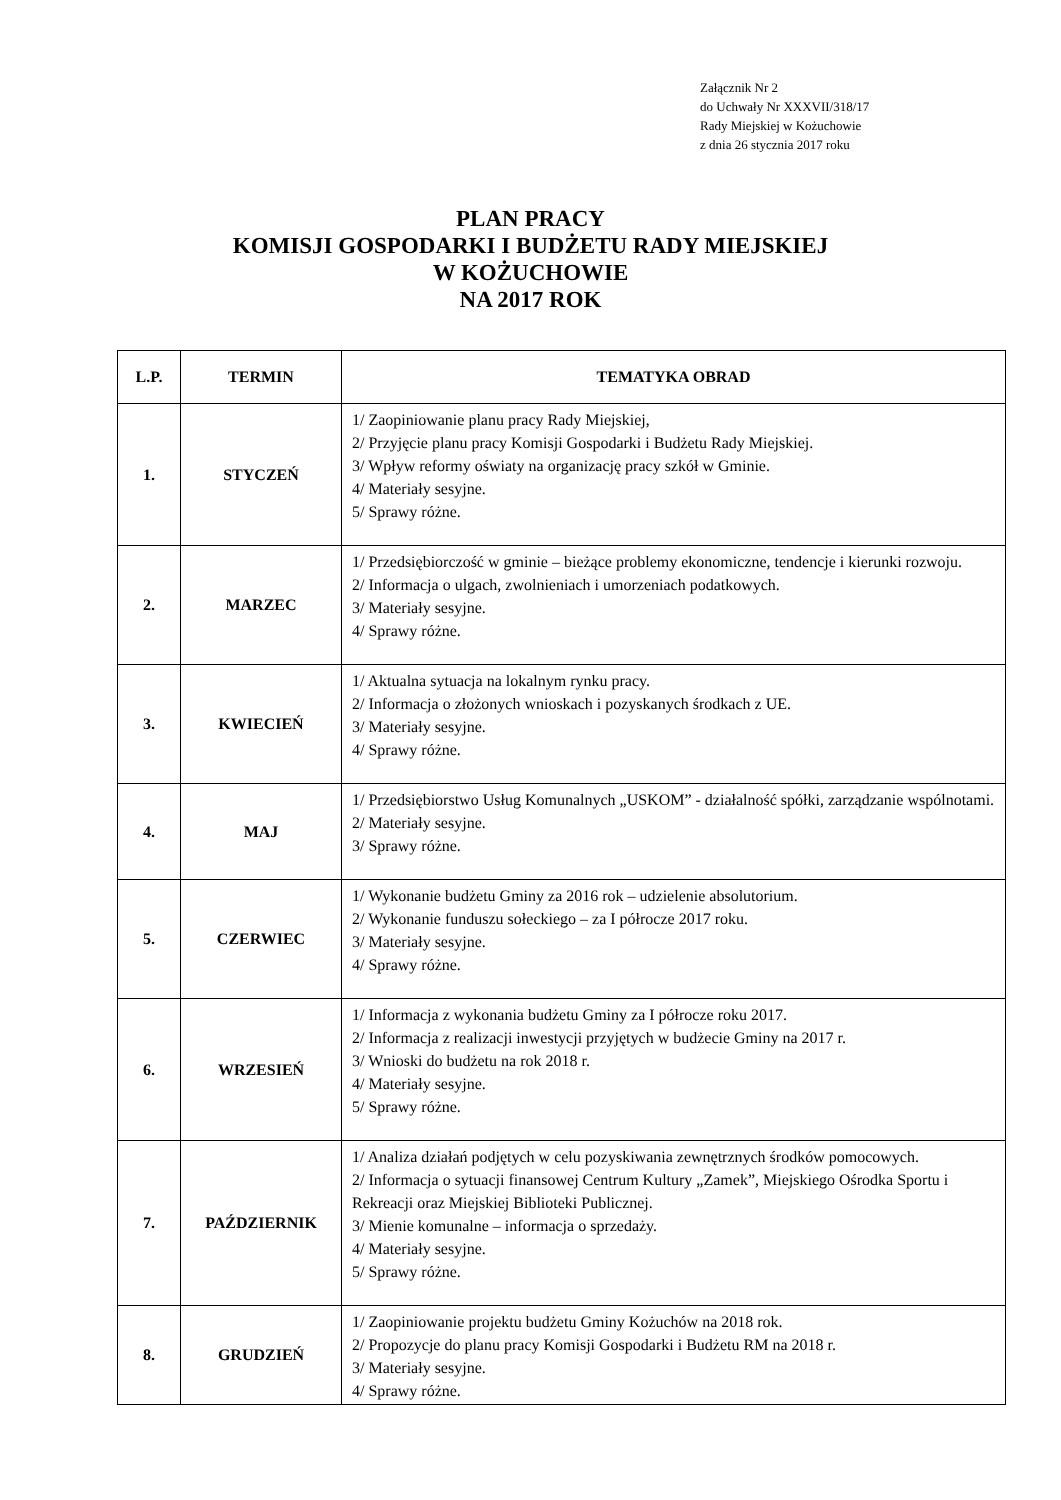Załącznik Nr 2
do Uchwały Nr XXXVII/318/17
Rady Miejskiej w Kożuchowie
z dnia 26 stycznia 2017 roku
PLAN PRACY
KOMISJI GOSPODARKI I BUDŻETU RADY MIEJSKIEJ
W KOŻUCHOWIE
NA 2017 ROK
| L.P. | TERMIN | TEMATYKA OBRAD |
| --- | --- | --- |
| 1. | STYCZEŃ | 1/ Zaopiniowanie planu pracy Rady Miejskiej, 2/ Przyjęcie planu pracy Komisji Gospodarki i Budżetu Rady Miejskiej. 3/ Wpływ reformy oświaty na organizację pracy szkół w Gminie. 4/ Materiały sesyjne. 5/ Sprawy różne. |
| 2. | MARZEC | 1/ Przedsiębiorczość w gminie – bieżące problemy ekonomiczne, tendencje i kierunki rozwoju. 2/ Informacja o ulgach, zwolnieniach i umorzeniach podatkowych. 3/ Materiały sesyjne. 4/ Sprawy różne. |
| 3. | KWIECIEŃ | 1/ Aktualna sytuacja na lokalnym rynku pracy. 2/ Informacja o złożonych wnioskach i pozyskanych środkach z UE. 3/ Materiały sesyjne. 4/ Sprawy różne. |
| 4. | MAJ | 1/ Przedsiębiorstwo Usług Komunalnych „USKOM” - działalność spółki, zarządzanie wspólnotami. 2/ Materiały sesyjne. 3/ Sprawy różne. |
| 5. | CZERWIEC | 1/ Wykonanie budżetu Gminy za 2016 rok – udzielenie absolutorium. 2/ Wykonanie funduszu sołeckiego – za I półrocze 2017 roku. 3/ Materiały sesyjne. 4/ Sprawy różne. |
| 6. | WRZESIEŃ | 1/ Informacja z wykonania budżetu Gminy za I półrocze roku 2017. 2/ Informacja z realizacji inwestycji przyjętych w budżecie Gminy na 2017 r. 3/ Wnioski do budżetu na rok 2018 r. 4/ Materiały sesyjne. 5/ Sprawy różne. |
| 7. | PAŹDZIERNIK | 1/ Analiza działań podjętych w celu pozyskiwania zewnętrznych środków pomocowych. 2/ Informacja o sytuacji finansowej Centrum Kultury „Zamek”, Miejskiego Ośrodka Sportu i Rekreacji oraz Miejskiej Biblioteki Publicznej. 3/ Mienie komunalne – informacja o sprzedaży. 4/ Materiały sesyjne. 5/ Sprawy różne. |
| 8. | GRUDZIEŃ | 1/ Zaopiniowanie projektu budżetu Gminy Kożuchów na 2018 rok. 2/ Propozycje do planu pracy Komisji Gospodarki i Budżetu RM na 2018 r. 3/ Materiały sesyjne. 4/ Sprawy różne. |